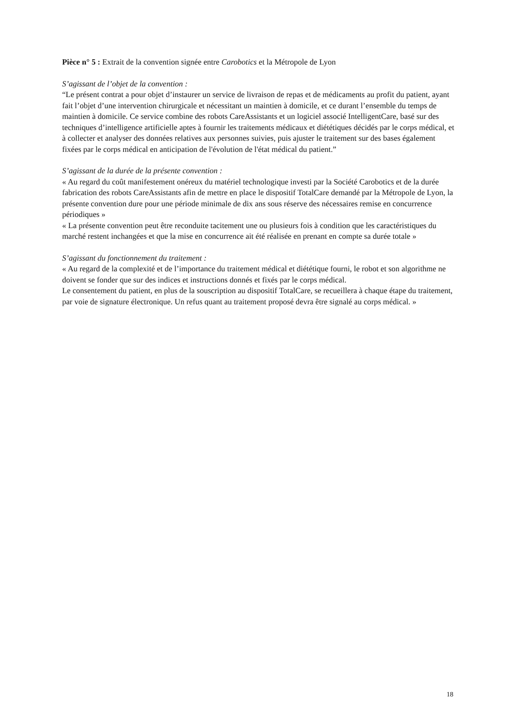Pièce n° 5 : Extrait de la convention signée entre Carobotics et la Métropole de Lyon
S’agissant de l’objet de la convention :
“Le présent contrat a pour objet d’instaurer un service de livraison de repas et de médicaments au profit du patient, ayant fait l’objet d’une intervention chirurgicale et nécessitant un maintien à domicile, et ce durant l’ensemble du temps de maintien à domicile. Ce service combine des robots CareAssistants et un logiciel associé IntelligentCare, basé sur des techniques d’intelligence artificielle aptes à fournir les traitements médicaux et diététiques décidés par le corps médical, et à collecter et analyser des données relatives aux personnes suivies, puis ajuster le traitement sur des bases également fixées par le corps médical en anticipation de l'évolution de l'état médical du patient.”
S’agissant de la durée de la présente convention :
« Au regard du coût manifestement onéreux du matériel technologique investi par la Société Carobotics et de la durée fabrication des robots CareAssistants afin de mettre en place le dispositif TotalCare demandé par la Métropole de Lyon, la présente convention dure pour une période minimale de dix ans sous réserve des nécessaires remise en concurrence périodiques »
« La présente convention peut être reconduite tacitement une ou plusieurs fois à condition que les caractéristiques du marché restent inchangées et que la mise en concurrence ait été réalisée en prenant en compte sa durée totale »
S’agissant du fonctionnement du traitement :
« Au regard de la complexité et de l’importance du traitement médical et diététique fourni, le robot et son algorithme ne doivent se fonder que sur des indices et instructions donnés et fixés par le corps médical.
Le consentement du patient, en plus de la souscription au dispositif TotalCare, se recueillera à chaque étape du traitement, par voie de signature électronique. Un refus quant au traitement proposé devra être signalé au corps médical. »
18